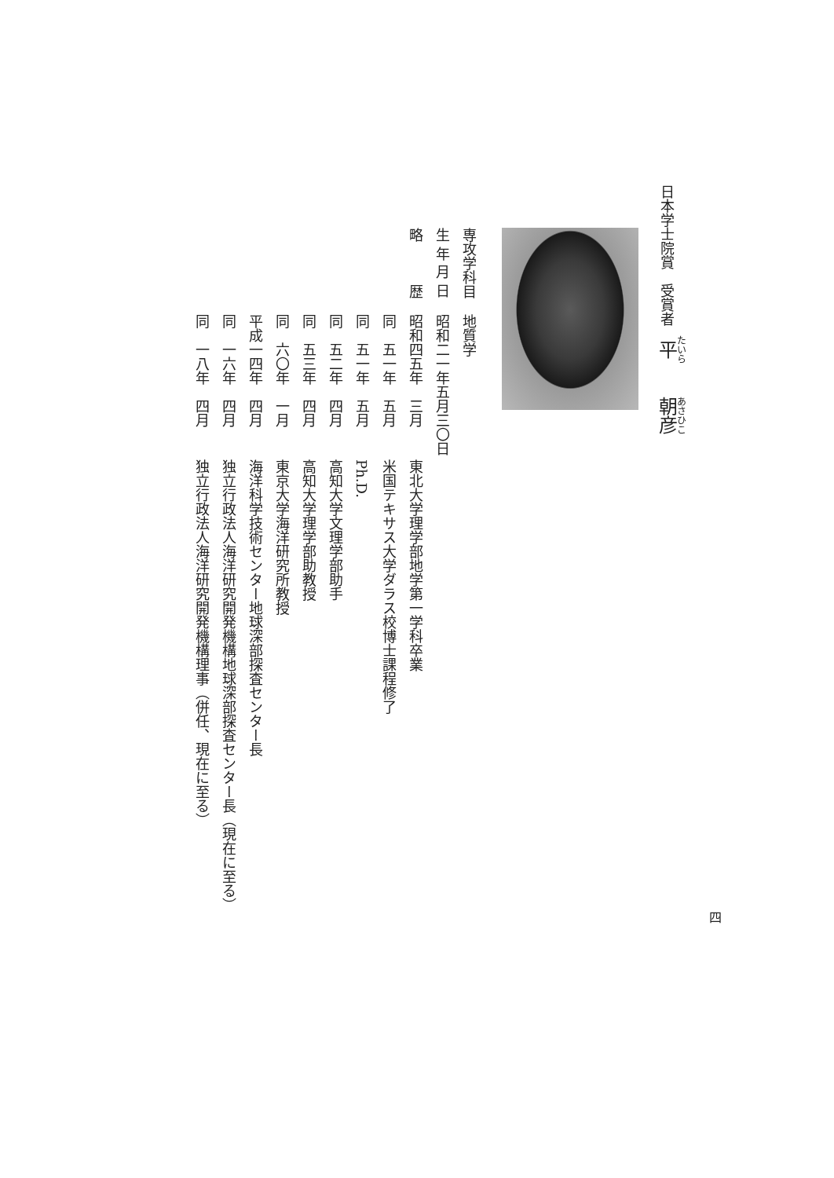日本学士院賞　受賞者　平　　朝彦
専攻学科目地質学
生 年 月 日昭和二一年五月三〇日
略　　　歴 昭和四五年 三月東北大学理学部地学第一学科卒業
同　五一年 五月米国テキサス大学ダラス校博士課程修了
同　五一年 五月Ph.D.
同　五二年 四月高知大学文理学部助手
同　五三年 四月高知大学理学部助教授
同　六〇年 一月東京大学海洋研究所教授
平成一四年 四月海洋科学技術センター地球深部探査センター長
同　一六年 四月独立行政法人海洋研究開発機構地球深部探査センター長（現在に至る）
同　一八年 四月独立行政法人海洋研究開発機構理事（併任、現在に至る）
四